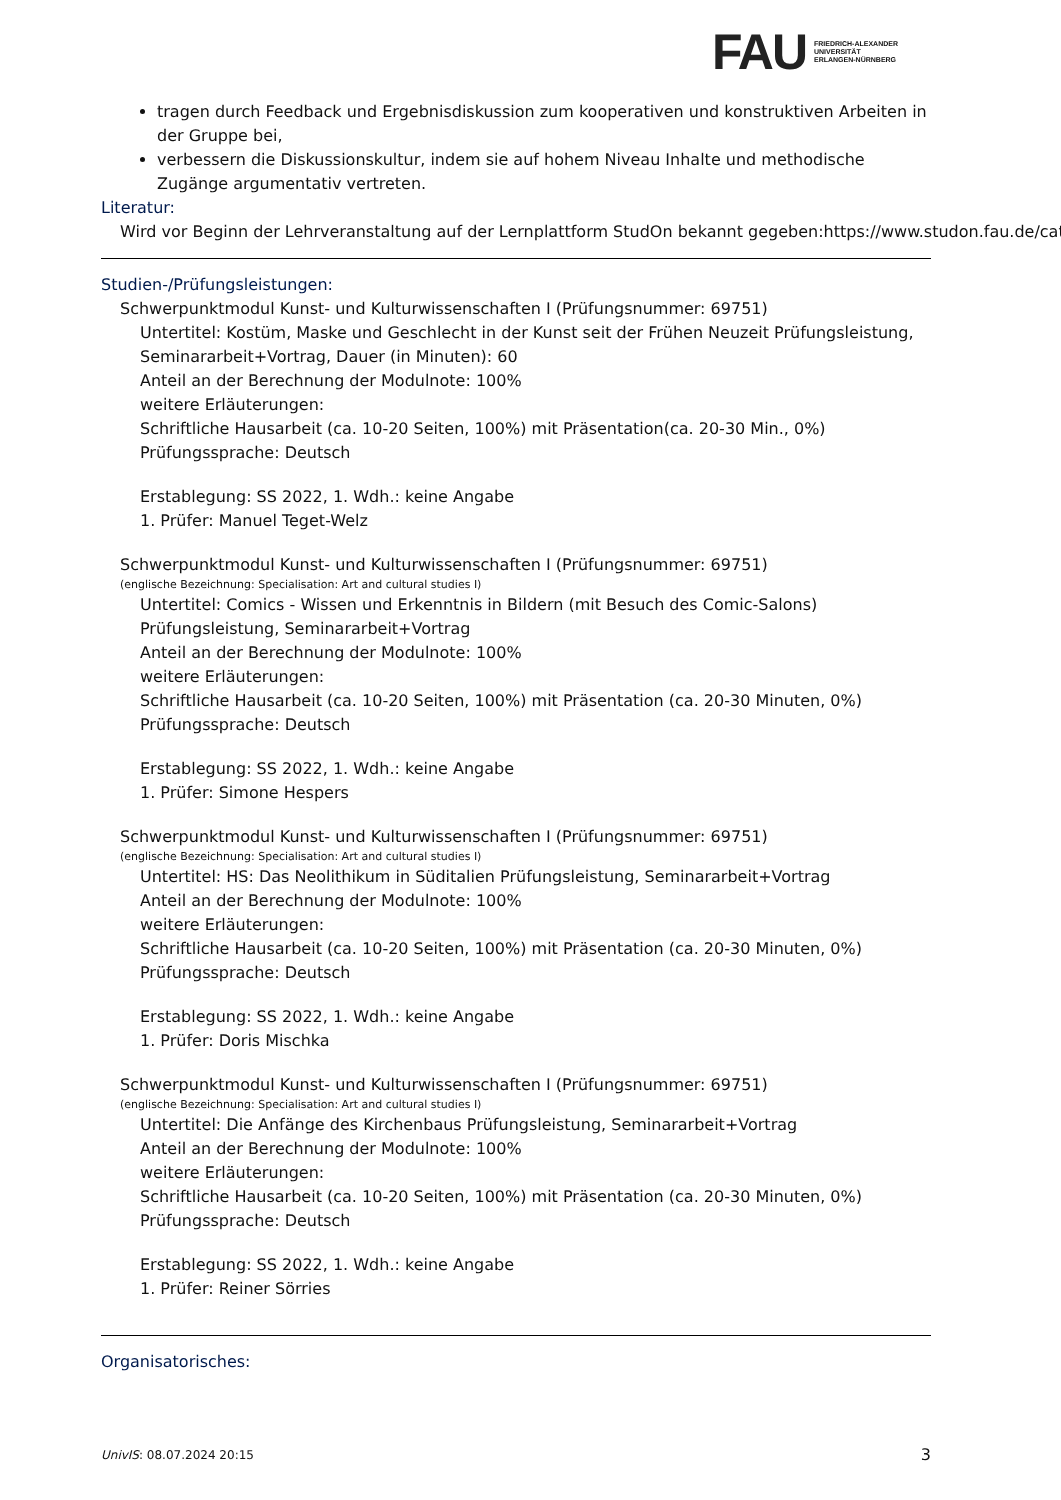FAU FRIEDRICH-ALEXANDER
UNIVERSITÄT
ERLANGEN-NÜRNBERG
tragen durch Feedback und Ergebnisdiskussion zum kooperativen und konstruktiven Arbeiten in der Gruppe bei,
verbessern die Diskussionskultur, indem sie auf hohem Niveau Inhalte und methodische Zugänge argumentativ vertreten.
Literatur:
Wird vor Beginn der Lehrveranstaltung auf der Lernplattform StudOn bekannt gegeben:https://www.studon.fau.de/cat
Studien-/Prüfungsleistungen:
Schwerpunktmodul Kunst- und Kulturwissenschaften I (Prüfungsnummer: 69751)
Untertitel: Kostüm, Maske und Geschlecht in der Kunst seit der Frühen Neuzeit Prüfungsleistung, Seminararbeit+Vortrag, Dauer (in Minuten): 60
Anteil an der Berechnung der Modulnote: 100%
weitere Erläuterungen:
Schriftliche Hausarbeit (ca. 10-20 Seiten, 100%) mit Präsentation(ca. 20-30 Min., 0%)
Prüfungssprache: Deutsch
Erstablegung: SS 2022, 1. Wdh.: keine Angabe
1. Prüfer: Manuel Teget-Welz
Schwerpunktmodul Kunst- und Kulturwissenschaften I (Prüfungsnummer: 69751)
(englische Bezeichnung: Specialisation: Art and cultural studies I)
Untertitel: Comics - Wissen und Erkenntnis in Bildern (mit Besuch des Comic-Salons) Prüfungsleistung, Seminararbeit+Vortrag
Anteil an der Berechnung der Modulnote: 100%
weitere Erläuterungen:
Schriftliche Hausarbeit (ca. 10-20 Seiten, 100%) mit Präsentation (ca. 20-30 Minuten, 0%)
Prüfungssprache: Deutsch
Erstablegung: SS 2022, 1. Wdh.: keine Angabe
1. Prüfer: Simone Hespers
Schwerpunktmodul Kunst- und Kulturwissenschaften I (Prüfungsnummer: 69751)
(englische Bezeichnung: Specialisation: Art and cultural studies I)
Untertitel: HS: Das Neolithikum in Süditalien Prüfungsleistung, Seminararbeit+Vortrag
Anteil an der Berechnung der Modulnote: 100%
weitere Erläuterungen:
Schriftliche Hausarbeit (ca. 10-20 Seiten, 100%) mit Präsentation (ca. 20-30 Minuten, 0%)
Prüfungssprache: Deutsch
Erstablegung: SS 2022, 1. Wdh.: keine Angabe
1. Prüfer: Doris Mischka
Schwerpunktmodul Kunst- und Kulturwissenschaften I (Prüfungsnummer: 69751)
(englische Bezeichnung: Specialisation: Art and cultural studies I)
Untertitel: Die Anfänge des Kirchenbaus Prüfungsleistung, Seminararbeit+Vortrag
Anteil an der Berechnung der Modulnote: 100%
weitere Erläuterungen:
Schriftliche Hausarbeit (ca. 10-20 Seiten, 100%) mit Präsentation (ca. 20-30 Minuten, 0%)
Prüfungssprache: Deutsch
Erstablegung: SS 2022, 1. Wdh.: keine Angabe
1. Prüfer: Reiner Sörries
Organisatorisches:
UnivIS: 08.07.2024 20:15 3